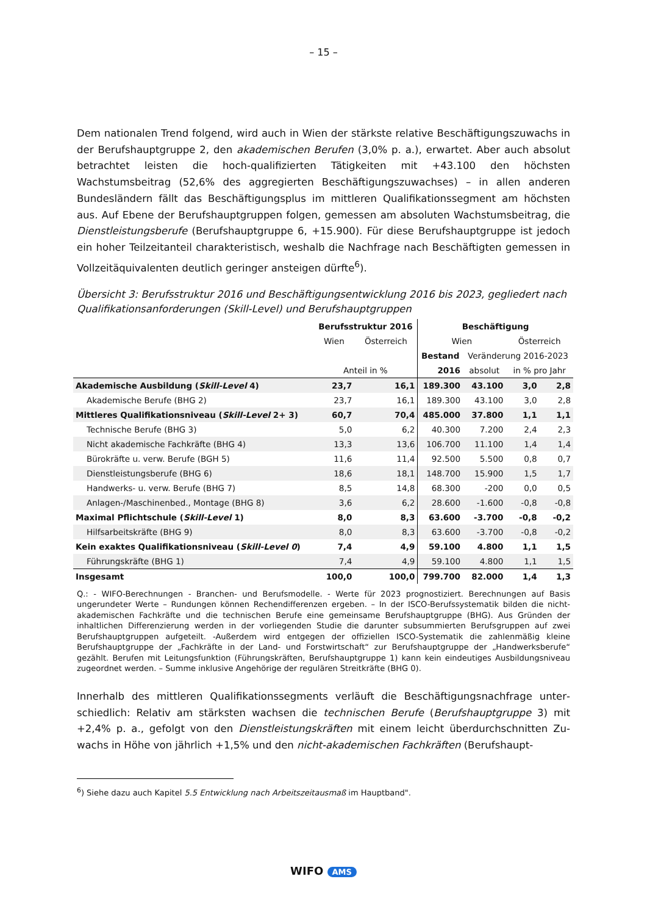– 15 –
Dem nationalen Trend folgend, wird auch in Wien der stärkste relative Beschäftigungszu­wachs in der Berufshauptgruppe 2, den akademischen Berufen (3,0% p. a.), erwartet. Aber auch absolut betrachtet leisten die hoch-qualifizierten Tätigkeiten mit +43.100 den höchsten Wachstumsbeitrag (52,6% des aggregierten Beschäftigungszuwachses) – in allen anderen Bundesländern fällt das Beschäftigungsplus im mittleren Qualifikationssegment am höchsten aus. Auf Ebene der Berufshauptgruppen folgen, gemessen am absoluten Wachstumsbeitrag, die Dienstleistungsberufe (Berufshauptgruppe 6, +15.900). Für diese Berufshauptgruppe ist je­doch ein hoher Teilzeitanteil charakteristisch, weshalb die Nachfrage nach Beschäftigten gemessen in Vollzeitäquivalenten deutlich geringer ansteigen dürfte<sup>6</sup>).
Übersicht 3: Berufsstruktur 2016 und Beschäftigungsentwicklung 2016 bis 2023, gegliedert nach Qualifikationsanforderungen (Skill-Level) und Berufshauptgruppen
| | Berufsstruktur 2016 | | Beschäftigung | | | |
| --- | --- | --- | --- | --- | --- | --- |
| | Wien | Österreich | Wien | | Österreich | |
| | | | Bestand | Veränderung 2016-2023 | | |
| | Anteil in % | | 2016 | absolut | in % pro Jahr | |
| Akademische Ausbildung ( Skill-Level 4) | 23,7 | 16,1 | 189.300 | 43.100 | 3,0 | 2,8 |
| Akademische Berufe (BHG 2) | 23,7 | 16,1 | 189.300 | 43.100 | 3,0 | 2,8 |
| Mittleres Qualifikationsniveau ( Skill-Level 2+ 3) | 60,7 | 70,4 | 485.000 | 37.800 | 1,1 | 1,1 |
| Technische Berufe (BHG 3) | 5,0 | 6,2 | 40.300 | 7.200 | 2,4 | 2,3 |
| Nicht akademische Fachkräfte (BHG 4) | 13,3 | 13,6 | 106.700 | 11.100 | 1,4 | 1,4 |
| Bürokräfte u. verw. Berufe (BGH 5) | 11,6 | 11,4 | 92.500 | 5.500 | 0,8 | 0,7 |
| Dienstleistungsberufe (BHG 6) | 18,6 | 18,1 | 148.700 | 15.900 | 1,5 | 1,7 |
| Handwerks- u. verw. Berufe (BHG 7) | 8,5 | 14,8 | 68.300 | -200 | 0,0 | 0,5 |
| Anlagen-/Maschinenbed., Montage (BHG 8) | 3,6 | 6,2 | 28.600 | -1.600 | -0,8 | -0,8 |
| Maximal Pflichtschule ( Skill-Level 1) | 8,0 | 8,3 | 63.600 | -3.700 | -0,8 | -0,2 |
| Hilfsarbeitskräfte (BHG 9) | 8,0 | 8,3 | 63.600 | -3.700 | -0,8 | -0,2 |
| Kein exaktes Qualifikationsniveau ( Skill-Level 0 ) | 7,4 | 4,9 | 59.100 | 4.800 | 1,1 | 1,5 |
| Führungskräfte (BHG 1) | 7,4 | 4,9 | 59.100 | 4.800 | 1,1 | 1,5 |
| Insgesamt | 100,0 | 100,0 | 799.700 | 82.000 | 1,4 | 1,3 |
Q.: - WIFO-Berechnungen - Branchen- und Berufsmodelle. - Werte für 2023 prognostiziert. Berechnungen auf Basis ungerundeter Werte – Rundungen können Rechendifferenzen ergeben. – In der ISCO-Berufssystematik bilden die nicht-akademischen Fachkräfte und die technischen Berufe eine gemeinsame Berufshauptgruppe (BHG). Aus Grün­den der inhaltlichen Differenzierung werden in der vorliegenden Studie die darunter subsummierten Berufsgruppen auf zwei Berufshauptgruppen aufgeteilt. -Außerdem wird entgegen der offiziellen ISCO-Systematik die zahlenmäßig kleine Berufshauptgruppe der „Fachkräfte in der Land- und Forstwirtschaft“ zur Berufshauptgruppe der „Handwerks­berufe“ gezählt. Berufen mit Leitungsfunktion (Führungskräften, Berufshauptgruppe 1) kann kein eindeutiges Ausbil­dungsniveau zugeordnet werden. – Summe inklusive Angehörige der regulären Streitkräfte (BHG 0).
Innerhalb des mittleren Qualifikationssegments verläuft die Beschäftigungsnachfrage unter­schiedlich: Relativ am stärksten wachsen die technischen Berufe (Berufshauptgruppe 3) mit +2,4% p. a., gefolgt von den Dienstleistungskräften mit einem leicht überdurchschnitten Zu­wachs in Höhe von jährlich +1,5% und den nicht-akademischen Fachkräften (Berufshaupt-
<sup>6</sup>) Siehe dazu auch Kapitel 5.5 Entwicklung nach Arbeitszeitausmaß im Hauptband".
WIFO AMS